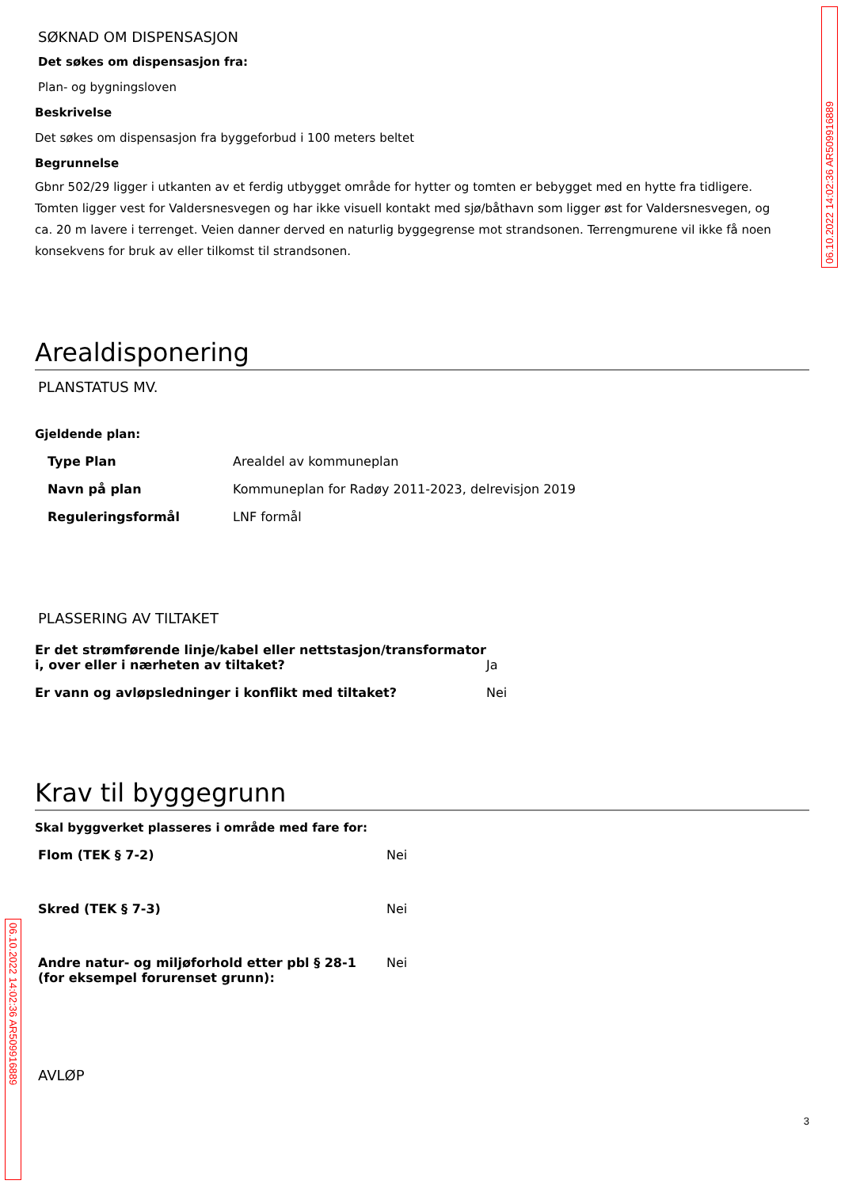06.10.2022 14:02:36 AR509916889
SØKNAD OM DISPENSASJON
Det søkes om dispensasjon fra:
Plan- og bygningsloven
Beskrivelse
Det søkes om dispensasjon fra byggeforbud i 100 meters beltet
Begrunnelse
Gbnr 502/29 ligger i utkanten av et ferdig utbygget område for hytter og tomten er bebygget med en hytte fra tidligere. Tomten ligger vest for Valdersnesvegen og har ikke visuell kontakt med sjø/båthavn som ligger øst for Valdersnesvegen, og ca. 20 m lavere i terrenget. Veien danner derved en naturlig byggegrense mot strandsonen. Terrengmurene vil ikke få noen konsekvens for bruk av eller tilkomst til strandsonen.
Arealdisponering
PLANSTATUS MV.
Gjeldende plan:
| Type Plan | Arealdel av kommuneplan |
| Navn på plan | Kommuneplan for Radøy 2011-2023, delrevisjon 2019 |
| Reguleringsformål | LNF formål |
PLASSERING AV TILTAKET
| Er det strømførende linje/kabel eller nettstasjon/transformator i, over eller i nærheten av tiltaket? | Ja |
| Er vann og avløpsledninger i konflikt med tiltaket? | Nei |
Krav til byggegrunn
Skal byggverket plasseres i område med fare for:
| Flom (TEK § 7-2) | Nei |
| Skred (TEK § 7-3) | Nei |
| Andre natur- og miljøforhold etter pbl § 28-1 (for eksempel forurenset grunn): | Nei |
AVLØP
3
06.10.2022 14:02:36 AR509916889